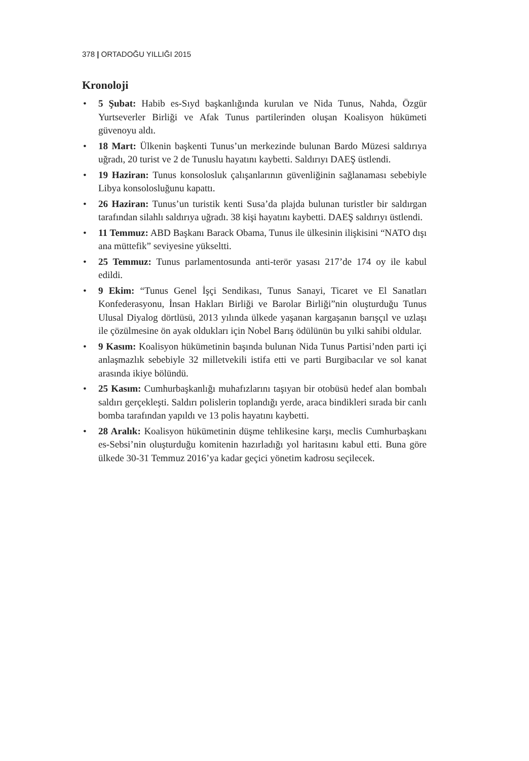378 | ORTADOĞU YILLIĞI 2015
Kronoloji
• 5 Şubat: Habib es-Sıyd başkanlığında kurulan ve Nida Tunus, Nahda, Özgür Yurtseverler Birliği ve Afak Tunus partilerinden oluşan Koalisyon hükümeti güvenoyu aldı.
• 18 Mart: Ülkenin başkenti Tunus’un merkezinde bulunan Bardo Müzesi saldırıya uğradı, 20 turist ve 2 de Tunuslu hayatını kaybetti. Saldırıyı DAEŞ üstlendi.
• 19 Haziran: Tunus konsolosluk çalışanlarının güvenliğinin sağlanaması sebebiyle Libya konsolosluğunu kapattı.
• 26 Haziran: Tunus’un turistik kenti Susa’da plajda bulunan turistler bir saldırgan tarafından silahlı saldırıya uğradı. 38 kişi hayatını kaybetti. DAEŞ saldırıyı üstlendi.
• 11 Temmuz: ABD Başkanı Barack Obama, Tunus ile ülkesinin ilişkisini “NATO dışı ana müttefik” seviyesine yükseltti.
• 25 Temmuz: Tunus parlamentosunda anti-terör yasası 217’de 174 oy ile kabul edildi.
• 9 Ekim: “Tunus Genel İşçi Sendikası, Tunus Sanayi, Ticaret ve El Sanatları Konfederasyonu, İnsan Hakları Birliği ve Barolar Birliği”nin oluşturduğu Tunus Ulusal Diyalog dörtlüsü, 2013 yılında ülkede yaşanan kargaşanın barışçıl ve uzlaşı ile çözülmesine ön ayak oldukları için Nobel Barış ödülünün bu yılki sahibi oldular.
• 9 Kasım: Koalisyon hükümetinin başında bulunan Nida Tunus Partisi’nden parti içi anlaşmazlık sebebiyle 32 milletvekili istifa etti ve parti Burgibacılar ve sol kanat arasında ikiye bölündü.
• 25 Kasım: Cumhurbaşkanlığı muhafızlarını taşıyan bir otobüsü hedef alan bombalı saldırı gerçekleşti. Saldırı polislerin toplandığı yerde, araca bindikleri sırada bir canlı bomba tarafından yapıldı ve 13 polis hayatını kaybetti.
• 28 Aralık: Koalisyon hükümetinin düşme tehlikesine karşı, meclis Cumhurbaşkanı es-Sebsi’nin oluşturduğu komitenin hazırladığı yol haritasını kabul etti. Buna göre ülkede 30-31 Temmuz 2016’ya kadar geçici yönetim kadrosu seçilecek.